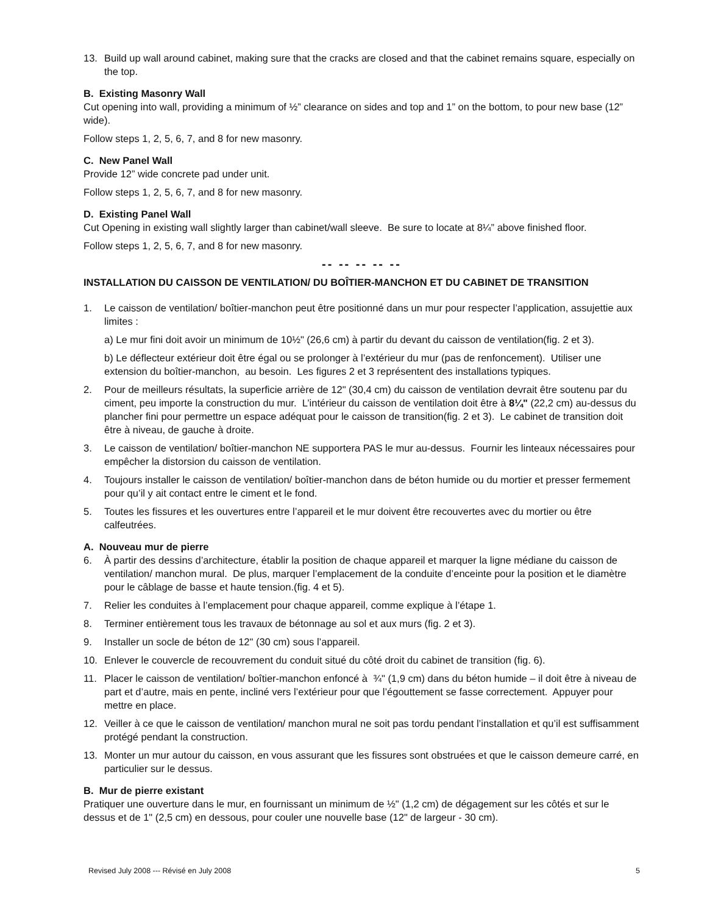13. Build up wall around cabinet, making sure that the cracks are closed and that the cabinet remains square, especially on the top.
B. Existing Masonry Wall
Cut opening into wall, providing a minimum of ½” clearance on sides and top and 1” on the bottom, to pour new base (12” wide).
Follow steps 1, 2, 5, 6, 7, and 8 for new masonry.
C. New Panel Wall
Provide 12” wide concrete pad under unit.
Follow steps 1, 2, 5, 6, 7, and 8 for new masonry.
D. Existing Panel Wall
Cut Opening in existing wall slightly larger than cabinet/wall sleeve. Be sure to locate at 8¼” above finished floor.
Follow steps 1, 2, 5, 6, 7, and 8 for new masonry.
-- -- -- -- --
INSTALLATION DU CAISSON DE VENTILATION/ DU BOÎTIER-MANCHON ET DU CABINET DE TRANSITION
1. Le caisson de ventilation/ boîtier-manchon peut être positionné dans un mur pour respecter l’application, assujettie aux limites :
a) Le mur fini doit avoir un minimum de 10½" (26,6 cm) à partir du devant du caisson de ventilation(fig. 2 et 3).
b) Le déflecteur extérieur doit être égal ou se prolonger à l’extérieur du mur (pas de renfoncement). Utiliser une extension du boîtier-manchon, au besoin. Les figures 2 et 3 représentent des installations typiques.
2. Pour de meilleurs résultats, la superficie arrière de 12" (30,4 cm) du caisson de ventilation devrait être soutenu par du ciment, peu importe la construction du mur. L’intérieur du caisson de ventilation doit être à 8¼" (22,2 cm) au-dessus du plancher fini pour permettre un espace adéquat pour le caisson de transition(fig. 2 et 3). Le cabinet de transition doit être à niveau, de gauche à droite.
3. Le caisson de ventilation/ boîtier-manchon NE supportera PAS le mur au-dessus. Fournir les linteaux nécessaires pour empêcher la distorsion du caisson de ventilation.
4. Toujours installer le caisson de ventilation/ boîtier-manchon dans de béton humide ou du mortier et presser fermement pour qu’il y ait contact entre le ciment et le fond.
5. Toutes les fissures et les ouvertures entre l’appareil et le mur doivent être recouvertes avec du mortier ou être calfeutrées.
A. Nouveau mur de pierre
6. À partir des dessins d’architecture, établir la position de chaque appareil et marquer la ligne médiane du caisson de ventilation/ manchon mural. De plus, marquer l’emplacement de la conduite d’enceinte pour la position et le diamètre pour le câblage de basse et haute tension.(fig. 4 et 5).
7. Relier les conduites à l’emplacement pour chaque appareil, comme explique à l’étape 1.
8. Terminer entièrement tous les travaux de bétonnage au sol et aux murs (fig. 2 et 3).
9. Installer un socle de béton de 12" (30 cm) sous l’appareil.
10. Enlever le couvercle de recouvrement du conduit situé du côté droit du cabinet de transition (fig. 6).
11. Placer le caisson de ventilation/ boîtier-manchon enfoncé à ¾" (1,9 cm) dans du béton humide – il doit être à niveau de part et d’autre, mais en pente, incliné vers l’extérieur pour que l’égouttement se fasse correctement. Appuyer pour mettre en place.
12. Veiller à ce que le caisson de ventilation/ manchon mural ne soit pas tordu pendant l’installation et qu’il est suffisamment protégé pendant la construction.
13. Monter un mur autour du caisson, en vous assurant que les fissures sont obstruées et que le caisson demeure carré, en particulier sur le dessus.
B. Mur de pierre existant
Pratiquer une ouverture dans le mur, en fournissant un minimum de ½" (1,2 cm) de dégagement sur les côtés et sur le dessus et de 1" (2,5 cm) en dessous, pour couler une nouvelle base (12" de largeur - 30 cm).
Revised July 2008 --- Révisé en July 2008 5